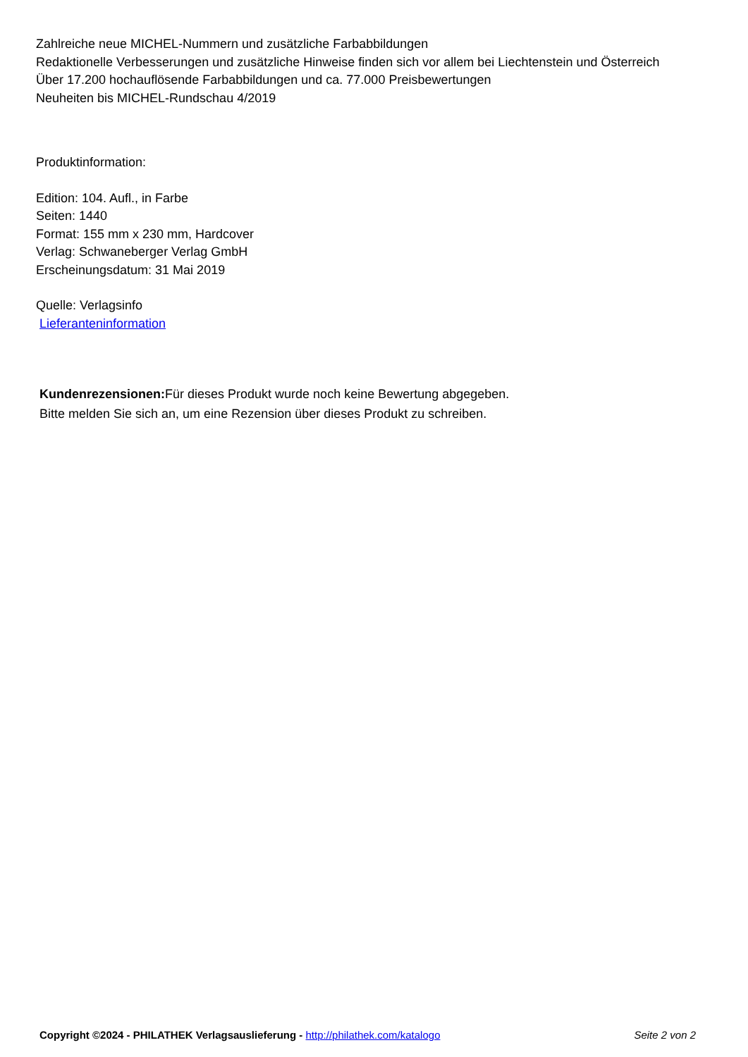Zahlreiche neue MICHEL-Nummern und zusätzliche Farbabbildungen
Redaktionelle Verbesserungen und zusätzliche Hinweise finden sich vor allem bei Liechtenstein und Österreich
Über 17.200 hochauflösende Farbabbildungen und ca. 77.000 Preisbewertungen
Neuheiten bis MICHEL-Rundschau 4/2019
Produktinformation:
Edition: 104. Aufl., in Farbe
Seiten: 1440
Format: 155 mm x 230 mm, Hardcover
Verlag: Schwaneberger Verlag GmbH
Erscheinungsdatum: 31 Mai 2019
Quelle: Verlagsinfo
Lieferanteninformation
Kundenrezensionen: Für dieses Produkt wurde noch keine Bewertung abgegeben.
Bitte melden Sie sich an, um eine Rezension über dieses Produkt zu schreiben.
Copyright ©2024 - PHILATHEK Verlagsauslieferung - http://philathek.com/katalogo Seite 2 von 2